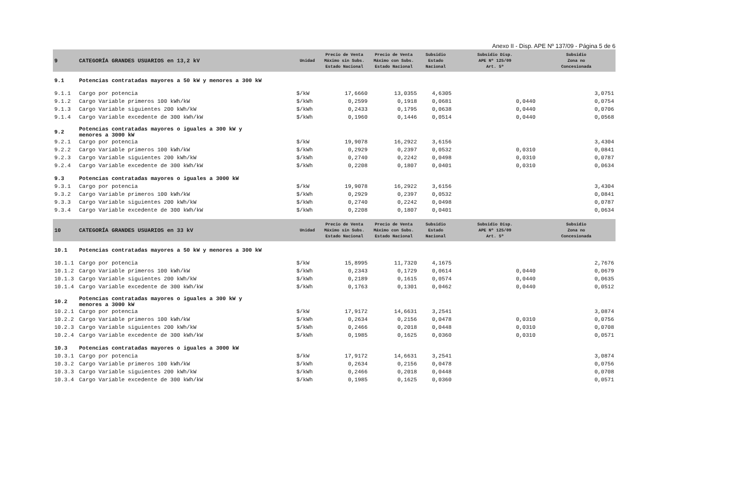Anexo II - Disp. APE Nº 137/09 - Página 5 de 6
| 9 | CATEGORÍA GRANDES USUARIOS en 13,2 kV | Unidad | Precio de Venta Máximo sin Subs. Estado Nacional | Precio de Venta Máximo con Subs. Estado Nacional | Subsidio Estado Nacional | Subsidio Disp. APE Nº 125/09 Art. 5º | Subsidio Zona no Concesionada |
| --- | --- | --- | --- | --- | --- | --- | --- |
| 9.1 | Potencias contratadas mayores a 50 kW y menores a 300 kW | | | | | | |
| 9.1.1 | Cargo por potencia | $/kW | 17,6660 | 13,0355 | 4,6305 | | 3,0751 |
| 9.1.2 | Cargo Variable primeros 100 kWh/kW | $/kWh | 0,2599 | 0,1918 | 0,0681 | 0,0440 | 0,0754 |
| 9.1.3 | Cargo Variable siguientes 200 kWh/kW | $/kWh | 0,2433 | 0,1795 | 0,0638 | 0,0440 | 0,0706 |
| 9.1.4 | Cargo Variable excedente de 300 kWh/kW | $/kWh | 0,1960 | 0,1446 | 0,0514 | 0,0440 | 0,0568 |
| 9.2 | Potencias contratadas mayores o iguales a 300 kW y menores a 3000 kW | | | | | | |
| 9.2.1 | Cargo por potencia | $/kW | 19,9078 | 16,2922 | 3,6156 | | 3,4304 |
| 9.2.2 | Cargo Variable primeros 100 kWh/kW | $/kWh | 0,2929 | 0,2397 | 0,0532 | 0,0310 | 0,0841 |
| 9.2.3 | Cargo Variable siguientes 200 kWh/kW | $/kWh | 0,2740 | 0,2242 | 0,0498 | 0,0310 | 0,0787 |
| 9.2.4 | Cargo Variable excedente de 300 kWh/kW | $/kWh | 0,2208 | 0,1807 | 0,0401 | 0,0310 | 0,0634 |
| 9.3 | Potencias contratadas mayores o iguales a 3000 kW | | | | | | |
| 9.3.1 | Cargo por potencia | $/kW | 19,9078 | 16,2922 | 3,6156 | | 3,4304 |
| 9.3.2 | Cargo Variable primeros 100 kWh/kW | $/kWh | 0,2929 | 0,2397 | 0,0532 | | 0,0841 |
| 9.3.3 | Cargo Variable siguientes 200 kWh/kW | $/kWh | 0,2740 | 0,2242 | 0,0498 | | 0,0787 |
| 9.3.4 | Cargo Variable excedente de 300 kWh/kW | $/kWh | 0,2208 | 0,1807 | 0,0401 | | 0,0634 |
| 10 | CATEGORÍA GRANDES USUARIOS en 33 kV | Unidad | Precio de Venta Máximo sin Subs. Estado Nacional | Precio de Venta Máximo con Subs. Estado Nacional | Subsidio Estado Nacional | Subsidio Disp. APE Nº 125/09 Art. 5º | Subsidio Zona no Concesionada |
| 10.1 | Potencias contratadas mayores a 50 kW y menores a 300 kW | | | | | | |
| 10.1.1 | Cargo por potencia | $/kW | 15,8995 | 11,7320 | 4,1675 | | 2,7676 |
| 10.1.2 | Cargo Variable primeros 100 kWh/kW | $/kWh | 0,2343 | 0,1729 | 0,0614 | 0,0440 | 0,0679 |
| 10.1.3 | Cargo Variable siguientes 200 kWh/kW | $/kWh | 0,2189 | 0,1615 | 0,0574 | 0,0440 | 0,0635 |
| 10.1.4 | Cargo Variable excedente de 300 kWh/kW | $/kWh | 0,1763 | 0,1301 | 0,0462 | 0,0440 | 0,0512 |
| 10.2 | Potencias contratadas mayores o iguales a 300 kW y menores a 3000 kW | | | | | | |
| 10.2.1 | Cargo por potencia | $/kW | 17,9172 | 14,6631 | 3,2541 | | 3,0874 |
| 10.2.2 | Cargo Variable primeros 100 kWh/kW | $/kWh | 0,2634 | 0,2156 | 0,0478 | 0,0310 | 0,0756 |
| 10.2.3 | Cargo Variable siguientes 200 kWh/kW | $/kWh | 0,2466 | 0,2018 | 0,0448 | 0,0310 | 0,0708 |
| 10.2.4 | Cargo Variable excedente de 300 kWh/kW | $/kWh | 0,1985 | 0,1625 | 0,0360 | 0,0310 | 0,0571 |
| 10.3 | Potencias contratadas mayores o iguales a 3000 kW | | | | | | |
| 10.3.1 | Cargo por potencia | $/kW | 17,9172 | 14,6631 | 3,2541 | | 3,0874 |
| 10.3.2 | Cargo Variable primeros 100 kWh/kW | $/kWh | 0,2634 | 0,2156 | 0,0478 | | 0,0756 |
| 10.3.3 | Cargo Variable siguientes 200 kWh/kW | $/kWh | 0,2466 | 0,2018 | 0,0448 | | 0,0708 |
| 10.3.4 | Cargo Variable excedente de 300 kWh/kW | $/kWh | 0,1985 | 0,1625 | 0,0360 | | 0,0571 |